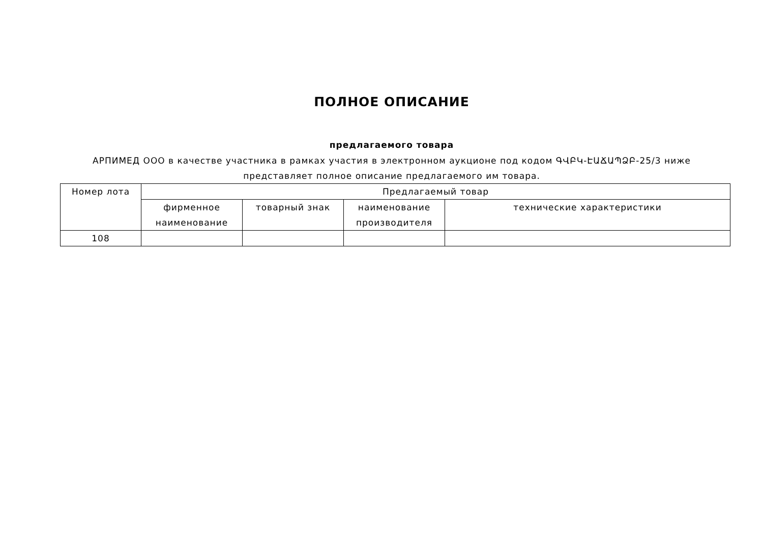ПОЛНОЕ ОПИСАНИЕ
предлагаемого товара
АРПИМЕД ООО в качестве участника в рамках участия в электронном аукционе под кодом ԳՎԲԿ-ԷԱՃԱՊՁԲ-25/3 ниже представляет полное описание предлагаемого им товара.
| Номер лота | Предлагаемый товар | | | |
| --- | --- | --- | --- | --- |
| | фирменное наименование | товарный знак | наименование производителя | технические характеристики |
| 108 | | | | |